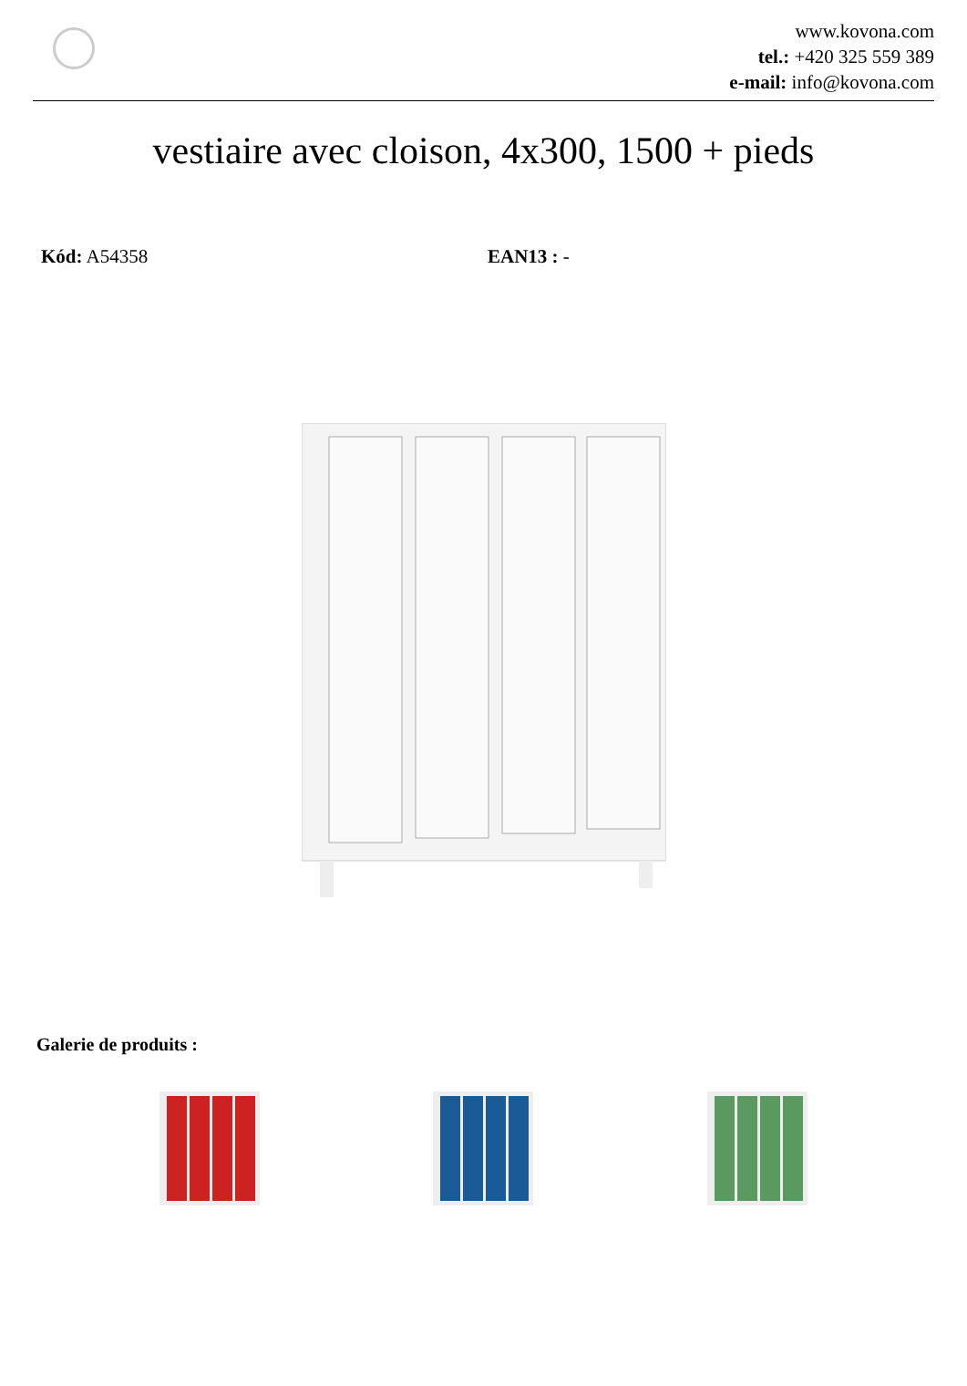www.kovona.com
tel.: +420 325 559 389
e-mail: info@kovona.com
vestiaire avec cloison, 4x300, 1500 + pieds
Kód: A54358 EAN13 : -
Galerie de produits :